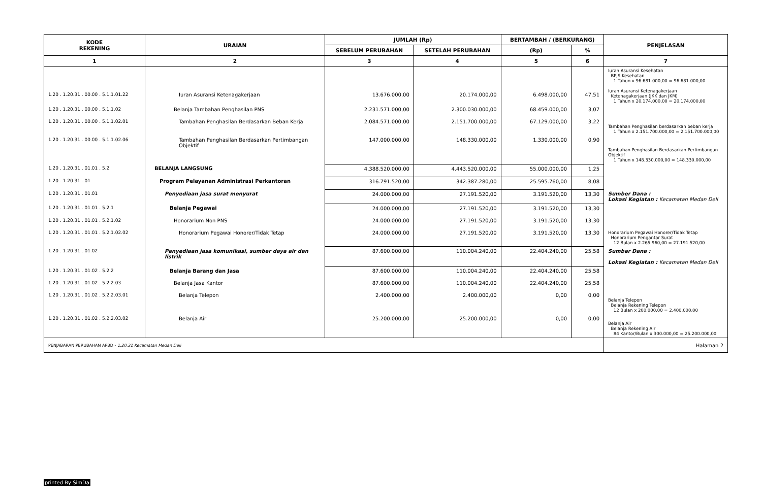| KODE REKENING | URAIAN | JUMLAH (Rp) | | BERTAMBAH / (BERKURANG) | | PENJELASAN |
| --- | --- | --- | --- | --- | --- | --- |
| | | SEBELUM PERUBAHAN | SETELAH PERUBAHAN | (Rp) | % | |
| 1 | 2 | 3 | 4 | 5 | 6 | 7 |
| 1.20 . 1.20.31 . 00.00 . 5.1.1.01.22 | Iuran Asuransi Ketenagakerjaan | 13.676.000,00 | 20.174.000,00 | 6.498.000,00 | 47,51 | Iuran Asuransi Kesehatan BPJS Kesehatan 1 Tahun x 96.681.000,00 = 96.681.000,00 Iuran Asuransi Ketenagakerjaan Ketenagakerjaan (JKK dan JKM) 1 Tahun x 20.174.000,00 = 20.174.000,00 |
| 1.20 . 1.20.31 . 00.00 . 5.1.1.02 | Belanja Tambahan Penghasilan PNS | 2.231.571.000,00 | 2.300.030.000,00 | 68.459.000,00 | 3,07 | |
| 1.20 . 1.20.31 . 00.00 . 5.1.1.02.01 | Tambahan Penghasilan Berdasarkan Beban Kerja | 2.084.571.000,00 | 2.151.700.000,00 | 67.129.000,00 | 3,22 | Tambahan Penghasilan berdasarkan beban kerja 1 Tahun x 2.151.700.000,00 = 2.151.700.000,00 |
| 1.20 . 1.20.31 . 00.00 . 5.1.1.02.06 | Tambahan Penghasilan Berdasarkan Pertimbangan Objektif | 147.000.000,00 | 148.330.000,00 | 1.330.000,00 | 0,90 | Tambahan Penghasilan Berdasarkan Pertimbangan Objektif 1 Tahun x 148.330.000,00 = 148.330.000,00 |
| 1.20 . 1.20.31 . 01.01 . 5.2 | BELANJA LANGSUNG | 4.388.520.000,00 | 4.443.520.000,00 | 55.000.000,00 | 1,25 | |
| 1.20 . 1.20.31 . 01 | Program Pelayanan Administrasi Perkantoran | 316.791.520,00 | 342.387.280,00 | 25.595.760,00 | 8,08 | |
| 1.20 . 1.20.31 . 01.01 | Penyediaan jasa surat menyurat | 24.000.000,00 | 27.191.520,00 | 3.191.520,00 | 13,30 | Sumber Dana : Lokasi Kegiatan : Kecamatan Medan Deli |
| 1.20 . 1.20.31 . 01.01 . 5.2.1 | Belanja Pegawai | 24.000.000,00 | 27.191.520,00 | 3.191.520,00 | 13,30 | |
| 1.20 . 1.20.31 . 01.01 . 5.2.1.02 | Honorarium Non PNS | 24.000.000,00 | 27.191.520,00 | 3.191.520,00 | 13,30 | |
| 1.20 . 1.20.31 . 01.01 . 5.2.1.02.02 | Honorarium Pegawai Honorer/Tidak Tetap | 24.000.000,00 | 27.191.520,00 | 3.191.520,00 | 13,30 | Honorarium Pegawai Honorer/Tidak Tetap Honorarium Pengantar Surat 12 Bulan x 2.265.960,00 = 27.191.520,00 |
| 1.20 . 1.20.31 . 01.02 | Penyediaan jasa komunikasi, sumber daya air dan listrik | 87.600.000,00 | 110.004.240,00 | 22.404.240,00 | 25,58 | Sumber Dana : Lokasi Kegiatan : Kecamatan Medan Deli |
| 1.20 . 1.20.31 . 01.02 . 5.2.2 | Belanja Barang dan Jasa | 87.600.000,00 | 110.004.240,00 | 22.404.240,00 | 25,58 | |
| 1.20 . 1.20.31 . 01.02 . 5.2.2.03 | Belanja Jasa Kantor | 87.600.000,00 | 110.004.240,00 | 22.404.240,00 | 25,58 | |
| 1.20 . 1.20.31 . 01.02 . 5.2.2.03.01 | Belanja Telepon | 2.400.000,00 | 2.400.000,00 | 0,00 | 0,00 | Belanja Telepon Belanja Rekening Telepon 12 Bulan x 200.000,00 = 2.400.000,00 |
| 1.20 . 1.20.31 . 01.02 . 5.2.2.03.02 | Belanja Air | 25.200.000,00 | 25.200.000,00 | 0,00 | 0,00 | Belanja Air Belanja Rekening Air 84 Kantor/Bulan x 300.000,00 = 25.200.000,00 |
| PENJABARAN PERUBAHAN APBD - 1.20.31 Kecamatan Medan Deli | | | | | | Halaman 2 |
printed By SimDa